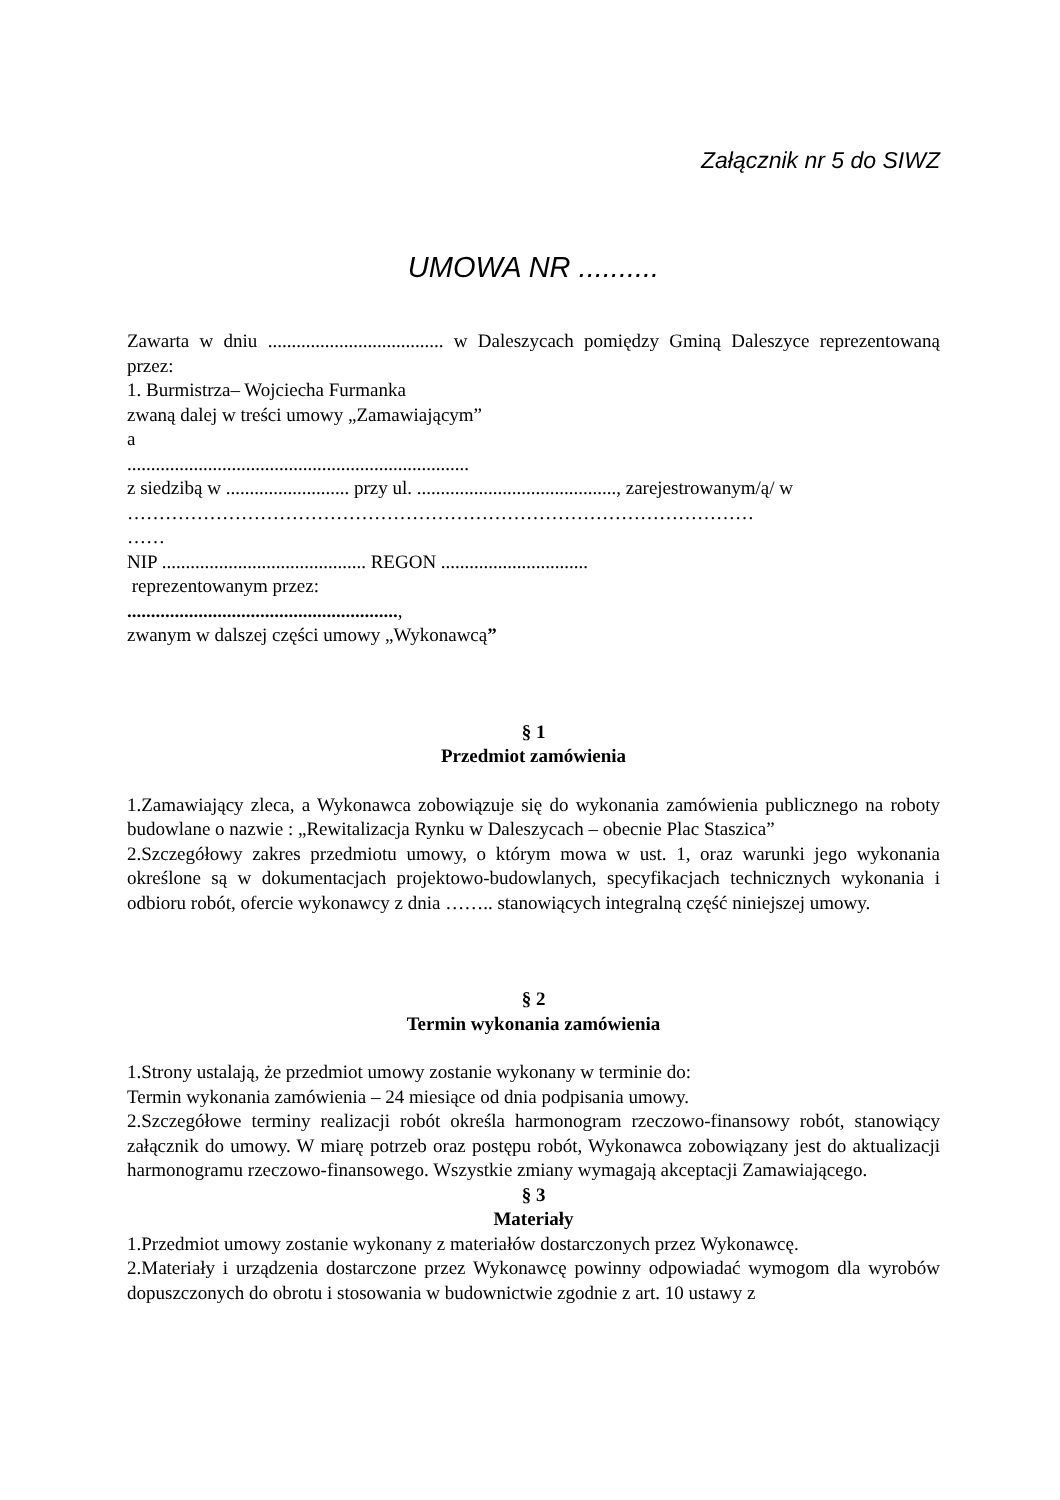Załącznik nr 5 do SIWZ
UMOWA NR ..........
Zawarta w dniu ..................................... w Daleszycach pomiędzy Gminą Daleszyce reprezentowaną przez:
1. Burmistrza– Wojciecha Furmanka
zwaną dalej w treści umowy „Zamawiającym”
a
........................................................................
z siedzibą w .......................... przy ul. .........................................., zarejestrowanym/ą/ w
………………………………………………………………………………………
……
NIP ........................................... REGON ...............................
reprezentowanym przez:
.........................................................,
zwanym w dalszej części umowy „Wykonawcą”
§ 1
Przedmiot zamówienia
1.Zamawiający zleca, a Wykonawca zobowiązuje się do wykonania zamówienia publicznego na roboty budowlane o nazwie : „Rewitalizacja Rynku w Daleszycach – obecnie Plac Staszica”
2.Szczegółowy zakres przedmiotu umowy, o którym mowa w ust. 1, oraz warunki jego wykonania określone są w dokumentacjach projektowo-budowlanych, specyfikacjach technicznych wykonania i odbioru robót, ofercie wykonawcy z dnia …….. stanowiących integralną część niniejszej umowy.
§ 2
Termin wykonania zamówienia
1.Strony ustalają, że przedmiot umowy zostanie wykonany w terminie do:
Termin wykonania zamówienia – 24 miesiące od dnia podpisania umowy.
2.Szczegółowe terminy realizacji robót określa harmonogram rzeczowo-finansowy robót, stanowiący załącznik do umowy. W miarę potrzeb oraz postępu robót, Wykonawca zobowiązany jest do aktualizacji harmonogramu rzeczowo-finansowego. Wszystkie zmiany wymagają akceptacji Zamawiającego.
§ 3
Materiały
1.Przedmiot umowy zostanie wykonany z materiałów dostarczonych przez Wykonawcę.
2.Materiały i urządzenia dostarczone przez Wykonawcę powinny odpowiadać wymogom dla wyrobów dopuszczonych do obrotu i stosowania w budownictwie zgodnie z art. 10 ustawy z